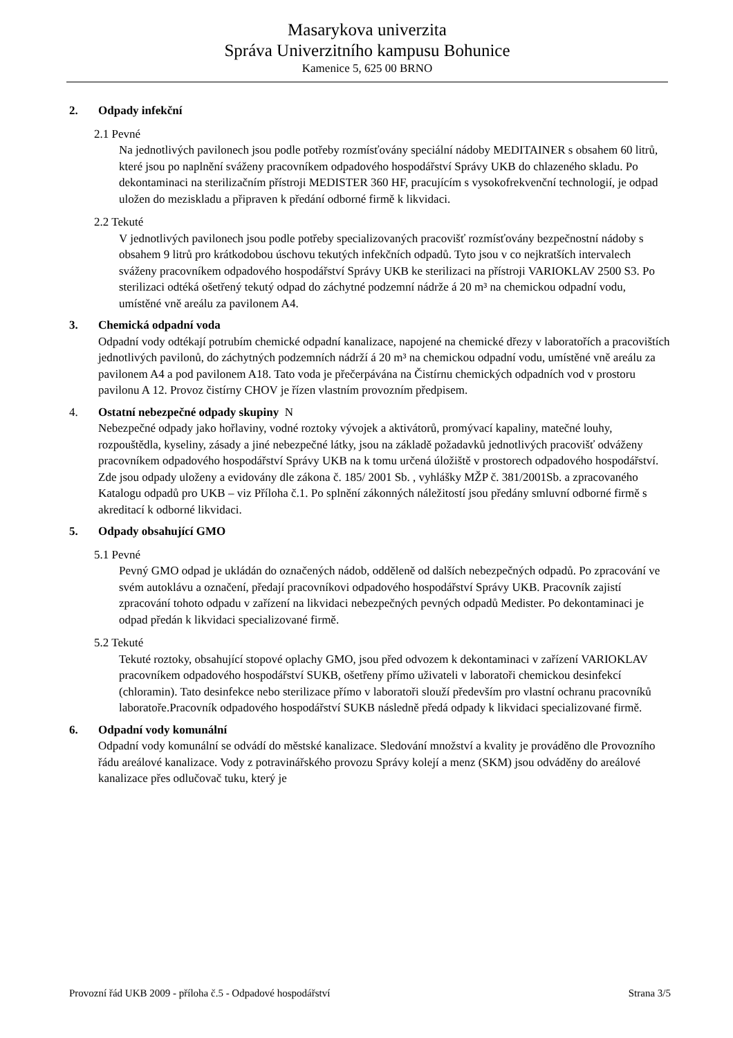Masarykova univerzita
Správa Univerzitního kampusu Bohunice
Kamenice 5, 625 00 BRNO
2. Odpady infekční
2.1 Pevné
Na jednotlivých pavilonech jsou podle potřeby rozmísťovány speciální nádoby MEDITAINER s obsahem 60 litrů, které jsou po naplnění sváženy pracovníkem odpadového hospodářství Správy UKB do chlazeného skladu. Po dekontaminaci na sterilizačním přístroji MEDISTER 360 HF, pracujícím s vysokofrekvenční technologií, je odpad uložen do meziskladu a připraven k předání odborné firmě k likvidaci.
2.2 Tekuté
V jednotlivých pavilonech jsou podle potřeby specializovaných pracovišť rozmísťovány bezpečnostní nádoby s obsahem 9 litrů pro krátkodobou úschovu tekutých infekčních odpadů. Tyto jsou v co nejkratších intervalech sváženy pracovníkem odpadového hospodářství Správy UKB ke sterilizaci na přístroji VARIOKLAV 2500 S3. Po sterilizaci odtéká ošetřený tekutý odpad do záchytné podzemní nádrže á 20 m³ na chemickou odpadní vodu, umístěné vně areálu za pavilonem A4.
3. Chemická odpadní voda
Odpadní vody odtékají potrubím chemické odpadní kanalizace, napojené na chemické dřezy v laboratořích a pracovištích jednotlivých pavilonů, do záchytných podzemních nádrží á 20 m³ na chemickou odpadní vodu, umístěné vně areálu za pavilonem A4 a pod pavilonem A18. Tato voda je přečerpávána na Čistírnu chemických odpadních vod v prostoru pavilonu A 12. Provoz čistírny CHOV je řízen vlastním provozním předpisem.
4. Ostatní nebezpečné odpady skupiny N
Nebezpečné odpady jako hořlaviny, vodné roztoky vývojek a aktivátorů, promývací kapaliny, matečné louhy, rozpouštědla, kyseliny, zásady a jiné nebezpečné látky, jsou na základě požadavků jednotlivých pracovišť odváženy pracovníkem odpadového hospodářství Správy UKB na k tomu určená úložiště v prostorech odpadového hospodářství. Zde jsou odpady uloženy a evidovány dle zákona č. 185/ 2001 Sb. , vyhlášky MŽP č. 381/2001Sb. a zpracovaného Katalogu odpadů pro UKB – viz Příloha č.1. Po splnění zákonných náležitostí jsou předány smluvní odborné firmě s akreditací k odborné likvidaci.
5. Odpady obsahující GMO
5.1 Pevné
Pevný GMO odpad je ukládán do označených nádob, odděleně od dalších nebezpečných odpadů. Po zpracování ve svém autoklávu a označení, předají pracovníkovi odpadového hospodářství Správy UKB. Pracovník zajistí zpracování tohoto odpadu v zařízení na likvidaci nebezpečných pevných odpadů Medister. Po dekontaminaci je odpad předán k likvidaci specializované firmě.
5.2 Tekuté
Tekuté roztoky, obsahující stopové oplachy GMO, jsou před odvozem k dekontaminaci v zařízení VARIOKLAV pracovníkem odpadového hospodářství SUKB, ošetřeny přímo uživateli v laboratoři chemickou desinfekcí (chloramin). Tato desinfekce nebo sterilizace přímo v laboratoři slouží především pro vlastní ochranu pracovníků laboratoře.Pracovník odpadového hospodářství SUKB následně předá odpady k likvidaci specializované firmě.
6. Odpadní vody komunální
Odpadní vody komunální se odvádí do městské kanalizace. Sledování množství a kvality je prováděno dle Provozního řádu areálové kanalizace. Vody z potravinářského provozu Správy kolejí a menz (SKM) jsou odváděny do areálové kanalizace přes odlučovač tuku, který je
Provozní řád UKB 2009 - příloha č.5 - Odpadové hospodářství Strana 3/5